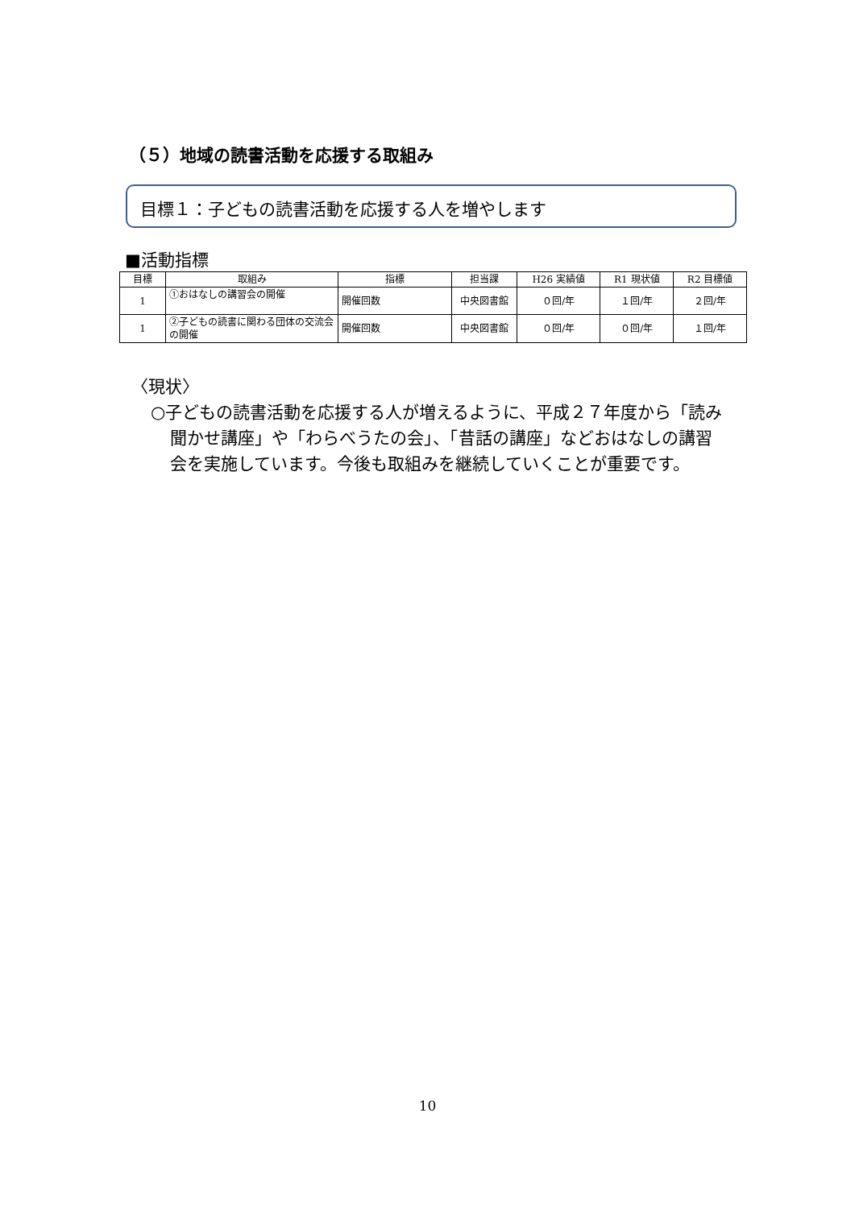（５）地域の読書活動を応援する取組み
目標１：子どもの読書活動を応援する人を増やします
■活動指標
| 目標 | 取組み | 指標 | 担当課 | H26 実績値 | R1 現状値 | R2 目標値 |
| --- | --- | --- | --- | --- | --- | --- |
| 1 | ①おはなしの講習会の開催 | 開催回数 | 中央図書館 | ０回/年 | １回/年 | ２回/年 |
| 1 | ②子どもの読書に関わる団体の交流会の開催 | 開催回数 | 中央図書館 | ０回/年 | ０回/年 | １回/年 |
〈現状〉
○子どもの読書活動を応援する人が増えるように、平成２７年度から「読み聞かせ講座」や「わらべうたの会」、「昔話の講座」などおはなしの講習会を実施しています。今後も取組みを継続していくことが重要です。
10